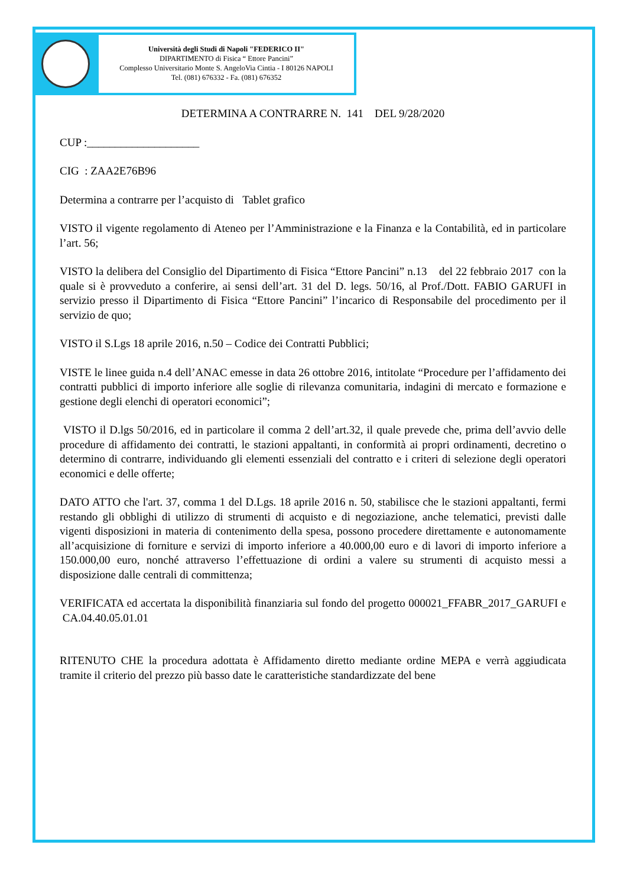Università degli Studi di Napoli "FEDERICO II"
DIPARTIMENTO di Fisica “ Ettore Pancini”
Complesso Universitario Monte S. AngeloVia Cintia - I 80126 NAPOLI
Tel. (081) 676332 - Fa. (081) 676352
DETERMINA A CONTRARRE N. 141 DEL 9/28/2020
CUP :____________________
CIG : ZAA2E76B96
Determina a contrarre per l’acquisto di Tablet grafico
VISTO il vigente regolamento di Ateneo per l’Amministrazione e la Finanza e la Contabilità, ed in particolare l’art. 56;
VISTO la delibera del Consiglio del Dipartimento di Fisica “Ettore Pancini” n.13 del 22 febbraio 2017 con la quale si è provveduto a conferire, ai sensi dell’art. 31 del D. legs. 50/16, al Prof./Dott. FABIO GARUFI in servizio presso il Dipartimento di Fisica “Ettore Pancini” l’incarico di Responsabile del procedimento per il servizio de quo;
VISTO il S.Lgs 18 aprile 2016, n.50 – Codice dei Contratti Pubblici;
VISTE le linee guida n.4 dell’ANAC emesse in data 26 ottobre 2016, intitolate “Procedure per l’affidamento dei contratti pubblici di importo inferiore alle soglie di rilevanza comunitaria, indagini di mercato e formazione e gestione degli elenchi di operatori economici”;
VISTO il D.lgs 50/2016, ed in particolare il comma 2 dell’art.32, il quale prevede che, prima dell’avvio delle procedure di affidamento dei contratti, le stazioni appaltanti, in conformità ai propri ordinamenti, decretino o determino di contrarre, individuando gli elementi essenziali del contratto e i criteri di selezione degli operatori economici e delle offerte;
DATO ATTO che l'art. 37, comma 1 del D.Lgs. 18 aprile 2016 n. 50, stabilisce che le stazioni appaltanti, fermi restando gli obblighi di utilizzo di strumenti di acquisto e di negoziazione, anche telematici, previsti dalle vigenti disposizioni in materia di contenimento della spesa, possono procedere direttamente e autonomamente all’acquisizione di forniture e servizi di importo inferiore a 40.000,00 euro e di lavori di importo inferiore a 150.000,00 euro, nonché attraverso l’effettuazione di ordini a valere su strumenti di acquisto messi a disposizione dalle centrali di committenza;
VERIFICATA ed accertata la disponibilità finanziaria sul fondo del progetto 000021_FFABR_2017_GARUFI e CA.04.40.05.01.01
RITENUTO CHE la procedura adottata è Affidamento diretto mediante ordine MEPA e verrà aggiudicata tramite il criterio del prezzo più basso date le caratteristiche standardizzate del bene